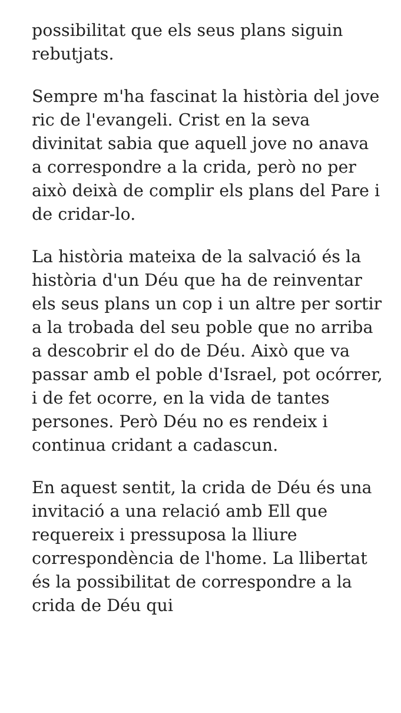possibilitat que els seus plans siguin rebutjats.
Sempre m'ha fascinat la història del jove ric de l'evangeli. Crist en la seva divinitat sabia que aquell jove no anava a correspondre a la crida, però no per això deixà de complir els plans del Pare i de cridar-lo.
La història mateixa de la salvació és la història d'un Déu que ha de reinventar els seus plans un cop i un altre per sortir a la trobada del seu poble que no arriba a descobrir el do de Déu. Això que va passar amb el poble d'Israel, pot ocórrer, i de fet ocorre, en la vida de tantes persones. Però Déu no es rendeix i continua cridant a cadascun.
En aquest sentit, la crida de Déu és una invitació a una relació amb Ell que requereix i pressuposa la lliure correspondència de l'home. La llibertat és la possibilitat de correspondre a la crida de Déu qui